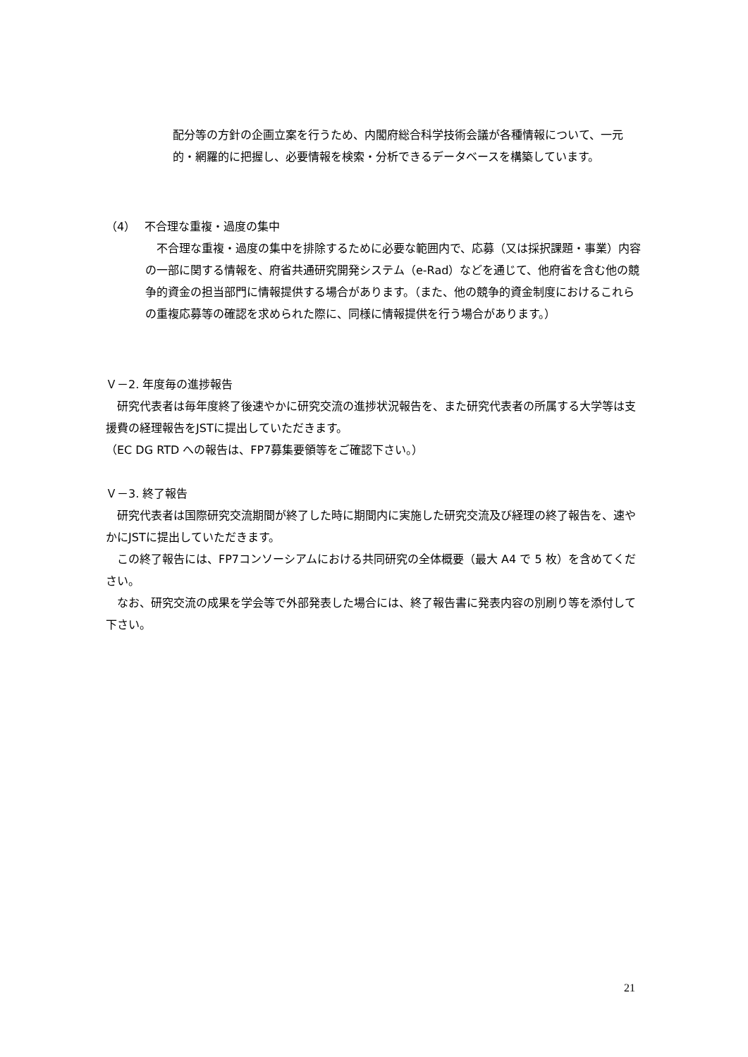配分等の方針の企画立案を行うため、内閣府総合科学技術会議が各種情報について、一元的・網羅的に把握し、必要情報を検索・分析できるデータベースを構築しています。
（4）　 不合理な重複・過度の集中
　不合理な重複・過度の集中を排除するために必要な範囲内で、応募（又は採択課題・事業）内容の一部に関する情報を、府省共通研究開発システム（e-Rad）などを通じて、他府省を含む他の競争的資金の担当部門に情報提供する場合があります。（また、他の競争的資金制度におけるこれらの重複応募等の確認を求められた際に、同様に情報提供を行う場合があります。）
Ｖ－2. 年度毎の進捗報告
　研究代表者は毎年度終了後速やかに研究交流の進捗状況報告を、また研究代表者の所属する大学等は支援費の経理報告をJSTに提出していただきます。
（EC DG RTD への報告は、FP7募集要領等をご確認下さい。）
Ｖ－3. 終了報告
　研究代表者は国際研究交流期間が終了した時に期間内に実施した研究交流及び経理の終了報告を、速やかにJSTに提出していただきます。
　この終了報告には、FP7コンソーシアムにおける共同研究の全体概要（最大 A4 で 5 枚）を含めてください。
　なお、研究交流の成果を学会等で外部発表した場合には、終了報告書に発表内容の別刷り等を添付して下さい。
21